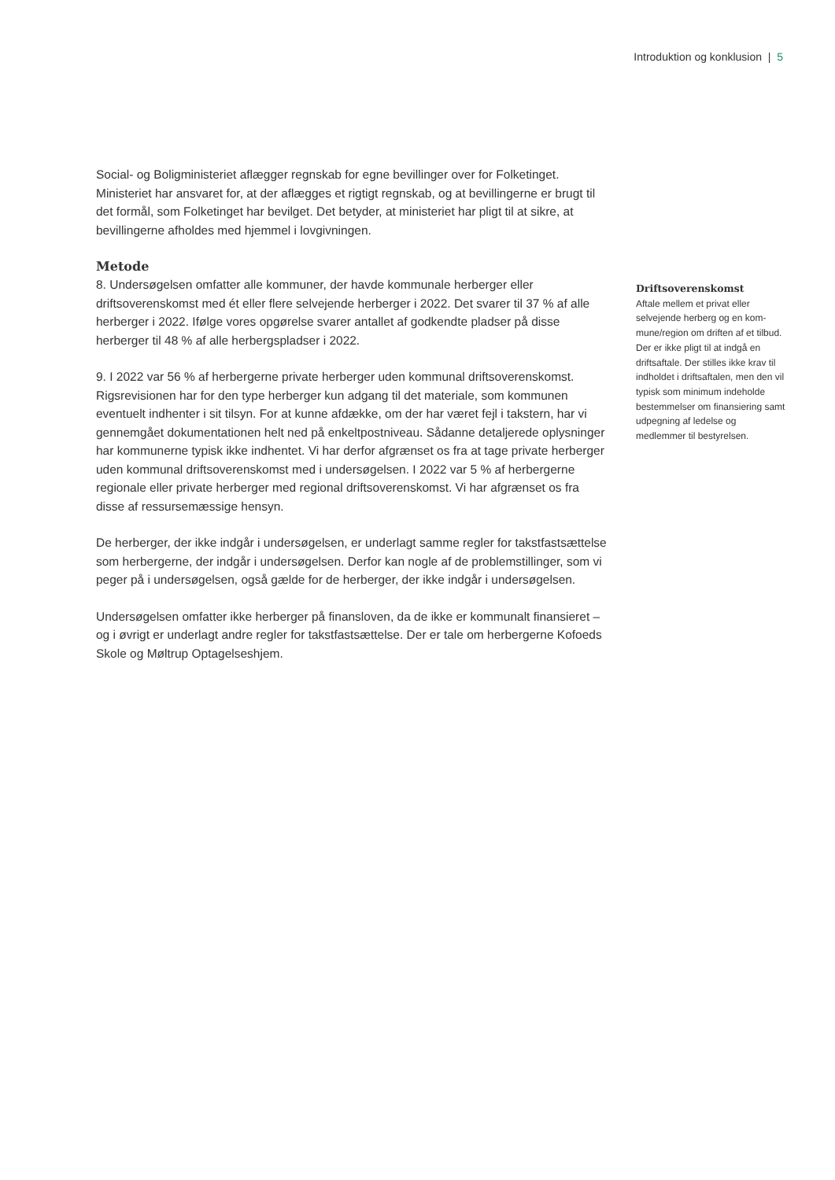Introduktion og konklusion | 5
Social- og Boligministeriet aflægger regnskab for egne bevillinger over for Folketinget. Ministeriet har ansvaret for, at der aflægges et rigtigt regnskab, og at bevillingerne er brugt til det formål, som Folketinget har bevilget. Det betyder, at ministeriet har pligt til at sikre, at bevillingerne afholdes med hjemmel i lovgivningen.
Metode
8. Undersøgelsen omfatter alle kommuner, der havde kommunale herberger eller driftsoverenskomst med ét eller flere selvejende herberger i 2022. Det svarer til 37 % af alle herberger i 2022. Ifølge vores opgørelse svarer antallet af godkendte pladser på disse herberger til 48 % af alle herbergspladser i 2022.
9. I 2022 var 56 % af herbergerne private herberger uden kommunal driftsoverens­komst. Rigsrevisionen har for den type herberger kun adgang til det materiale, som kommunen eventuelt indhenter i sit tilsyn. For at kunne afdække, om der har været fejl i takstern, har vi gennemgået dokumentationen helt ned på enkeltpostniveau. Sådanne detaljerede oplysninger har kommunerne typisk ikke indhentet. Vi har der­for afgrænset os fra at tage private herberger uden kommunal driftsoverenskomst med i undersøgelsen. I 2022 var 5 % af herbergerne regionale eller private herberger med regional driftsoverenskomst. Vi har afgrænset os fra disse af ressursemæssige hensyn.
De herberger, der ikke indgår i undersøgelsen, er underlagt samme regler for takstfast­sættelse som herbergerne, der indgår i undersøgelsen. Derfor kan nogle af de problem­stillinger, som vi peger på i undersøgelsen, også gælde for de herberger, der ikke ind­går i undersøgelsen.
Undersøgelsen omfatter ikke herberger på finansloven, da de ikke er kommunalt fi­nansieret – og i øvrigt er underlagt andre regler for takstfastsættelse. Der er tale om herbergerne Kofoeds Skole og Møltrup Optagelseshjem.
Driftsoverenskomst
Aftale mellem et privat eller selvejende herberg og en kom­mune/region om driften af et tilbud. Der er ikke pligt til at indgå en driftsaftale. Der stil­les ikke krav til indholdet i driftsaftalen, men den vil ty­pisk som minimum indeholde bestemmelser om finansiering samt udpegning af ledelse og medlemmer til bestyrelsen.